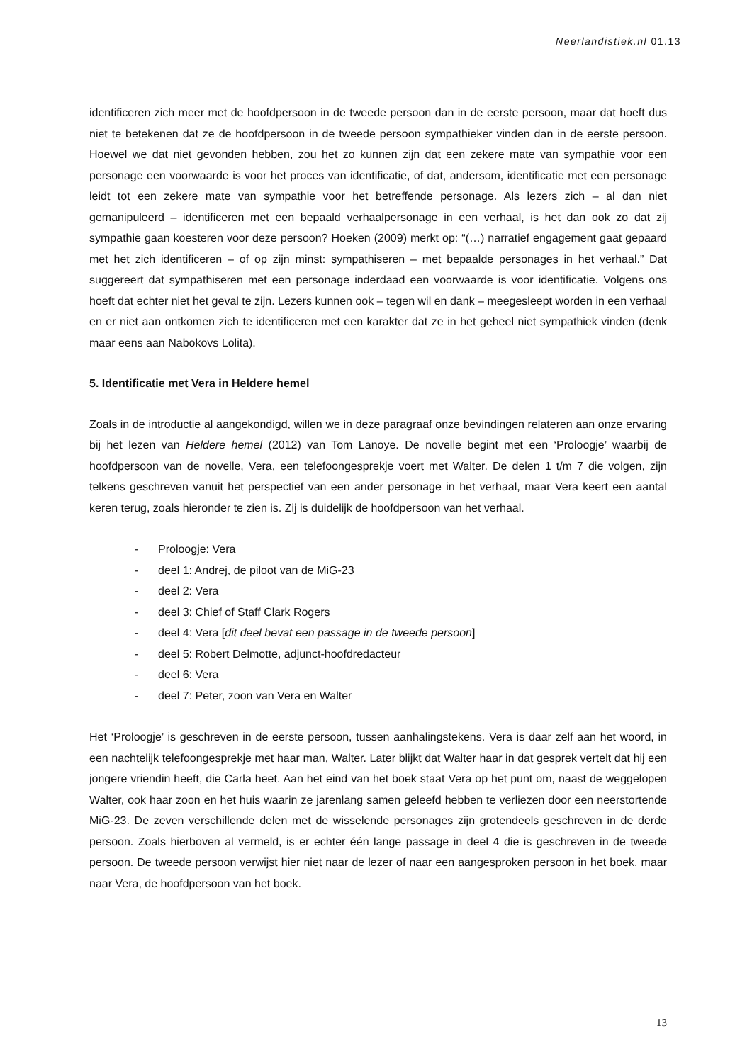Neerlandistiek.nl 01.13
identificeren zich meer met de hoofdpersoon in de tweede persoon dan in de eerste persoon, maar dat hoeft dus niet te betekenen dat ze de hoofdpersoon in de tweede persoon sympathieker vinden dan in de eerste persoon. Hoewel we dat niet gevonden hebben, zou het zo kunnen zijn dat een zekere mate van sympathie voor een personage een voorwaarde is voor het proces van identificatie, of dat, andersom, identificatie met een personage leidt tot een zekere mate van sympathie voor het betreffende personage. Als lezers zich – al dan niet gemanipuleerd – identificeren met een bepaald verhaalpersonage in een verhaal, is het dan ook zo dat zij sympathie gaan koesteren voor deze persoon? Hoeken (2009) merkt op: “(…) narratief engagement gaat gepaard met het zich identificeren – of op zijn minst: sympathiseren – met bepaalde personages in het verhaal.” Dat suggereert dat sympathiseren met een personage inderdaad een voorwaarde is voor identificatie. Volgens ons hoeft dat echter niet het geval te zijn. Lezers kunnen ook – tegen wil en dank – meegesleept worden in een verhaal en er niet aan ontkomen zich te identificeren met een karakter dat ze in het geheel niet sympathiek vinden (denk maar eens aan Nabokovs Lolita).
5. Identificatie met Vera in Heldere hemel
Zoals in de introductie al aangekondigd, willen we in deze paragraaf onze bevindingen relateren aan onze ervaring bij het lezen van Heldere hemel (2012) van Tom Lanoye. De novelle begint met een ‘Proloogje’ waarbij de hoofdpersoon van de novelle, Vera, een telefoongesprekje voert met Walter. De delen 1 t/m 7 die volgen, zijn telkens geschreven vanuit het perspectief van een ander personage in het verhaal, maar Vera keert een aantal keren terug, zoals hieronder te zien is. Zij is duidelijk de hoofdpersoon van het verhaal.
- Proloogje: Vera
- deel 1: Andrej, de piloot van de MiG-23
- deel 2: Vera
- deel 3: Chief of Staff Clark Rogers
- deel 4: Vera [dit deel bevat een passage in de tweede persoon]
- deel 5: Robert Delmotte, adjunct-hoofdredacteur
- deel 6: Vera
- deel 7: Peter, zoon van Vera en Walter
Het ‘Proloogje’ is geschreven in de eerste persoon, tussen aanhalingstekens. Vera is daar zelf aan het woord, in een nachtelijk telefoongesprekje met haar man, Walter. Later blijkt dat Walter haar in dat gesprek vertelt dat hij een jongere vriendin heeft, die Carla heet. Aan het eind van het boek staat Vera op het punt om, naast de weggelopen Walter, ook haar zoon en het huis waarin ze jarenlang samen geleefd hebben te verliezen door een neerstortende MiG-23. De zeven verschillende delen met de wisselende personages zijn grotendeels geschreven in de derde persoon. Zoals hierboven al vermeld, is er echter één lange passage in deel 4 die is geschreven in de tweede persoon. De tweede persoon verwijst hier niet naar de lezer of naar een aangesproken persoon in het boek, maar naar Vera, de hoofdpersoon van het boek.
13